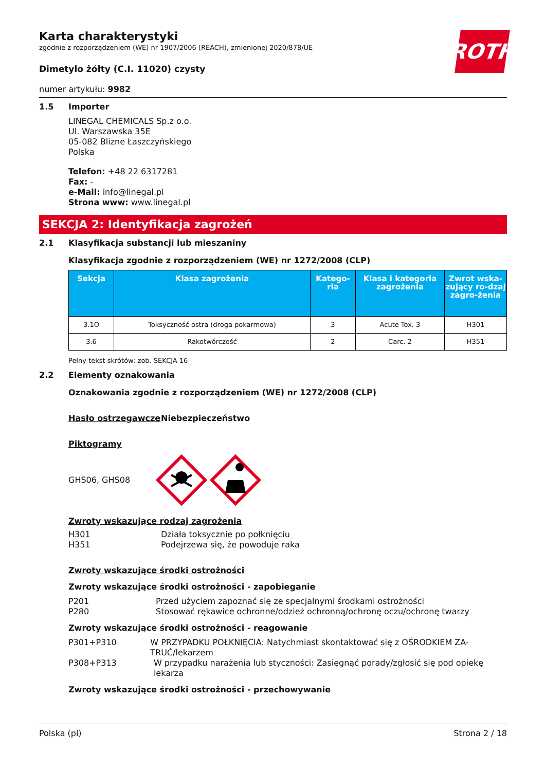ROTH
Karta charakterystyki
zgodnie z rozporządzeniem (WE) nr 1907/2006 (REACH), zmienionej 2020/878/UE
Dimetylo żółty (C.I. 11020) czysty
numer artykułu: 9982
1.5
Importer
LINEGAL CHEMICALS Sp.z o.o.
Ul. Warszawska 35E
05-082 Blizne Łaszczyńskiego
Polska
Telefon: +48 22 6317281
Fax: -
e-Mail: info@linegal.pl
Strona www: www.linegal.pl
SEKCJA 2: Identyfikacja zagrożeń
2.1
Klasyfikacja substancji lub mieszaniny
Klasyfikacja zgodnie z rozporządzeniem (WE) nr 1272/2008 (CLP)
| Sekcja | Klasa zagrożenia | Katego-ria | Klasa i kategoria zagrożenia | Zwrot wska-zujący ro-dzaj zagro-żenia |
| --- | --- | --- | --- | --- |
| 3.1O | Toksyczność ostra (droga pokarmowa) | 3 | Acute Tox. 3 | H301 |
| 3.6 | Rakotwórczość | 2 | Carc. 2 | H351 |
Pełny tekst skrótów: zob. SEKCJA 16
2.2
Elementy oznakowania
Oznakowania zgodnie z rozporządzeniem (WE) nr 1272/2008 (CLP)
Hasło ostrzegawcze Niebezpieczeństwo
Piktogramy
GHS06, GHS08
Zwroty wskazujące rodzaj zagrożenia
H301
H351
Działa toksycznie po połknięciu
Podejrzewa się, że powoduje raka
Zwroty wskazujące środki ostrożności
Zwroty wskazujące środki ostrożności - zapobieganie
P201
P280
Przed użyciem zapoznać się ze specjalnymi środkami ostrożności
Stosować rękawice ochronne/odzież ochronną/ochronę oczu/ochronę twarzy
Zwroty wskazujące środki ostrożności - reagowanie
P301+P310 W PRZYPADKU POŁKNIĘCIA: Natychmiast skontaktować się z OŚRODKIEM ZA-TRUĆ/lekarzem
P308+P313 W przypadku narażenia lub styczności: Zasięgnąć porady/zgłosić się pod opiekę lekarza
Zwroty wskazujące środki ostrożności - przechowywanie
Polska (pl) Strona 2 / 18